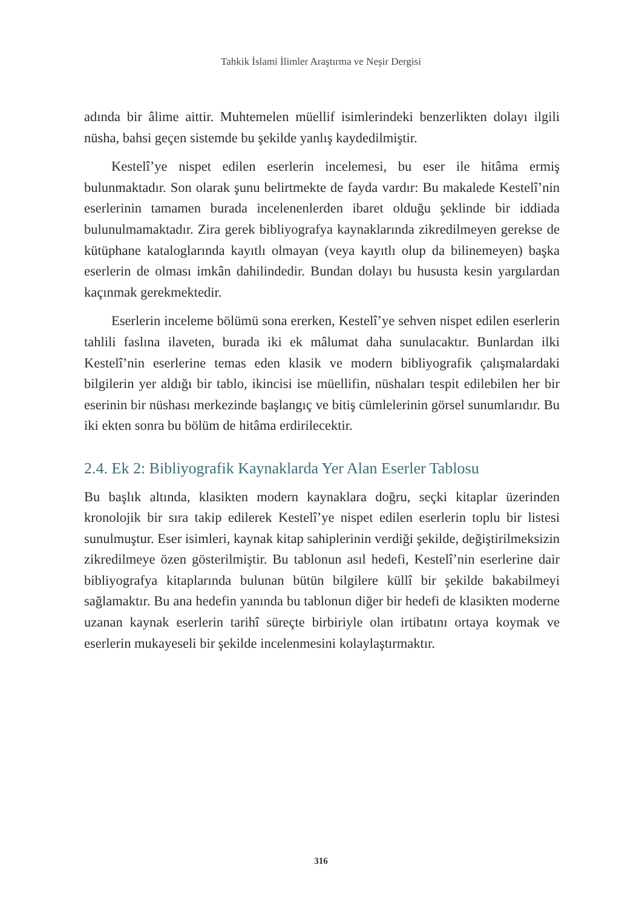Tahkik İslami İlimler Araştırma ve Neşir Dergisi
adında bir âlime aittir. Muhtemelen müellif isimlerindeki benzerlikten dolayı ilgili nüsha, bahsi geçen sistemde bu şekilde yanlış kaydedilmiştir.
Kestelî’ye nispet edilen eserlerin incelemesi, bu eser ile hitâma ermiş bulunmaktadır. Son olarak şunu belirtmekte de fayda vardır: Bu makalede Kestelî’nin eserlerinin tamamen burada incelenenlerden ibaret olduğu şeklinde bir iddiada bulunulmamaktadır. Zira gerek bibliyografya kaynaklarında zikredilmeyen gerekse de kütüphane kataloglarında kayıtlı olmayan (veya kayıtlı olup da bilinemeyen) başka eserlerin de olması imkân dahilindedir. Bundan dolayı bu hususta kesin yargılardan kaçınmak gerekmektedir.
Eserlerin inceleme bölümü sona ererken, Kestelî’ye sehven nispet edilen eserlerin tahlili faslına ilaveten, burada iki ek mâlumat daha sunulacaktır. Bunlardan ilki Kestelî’nin eserlerine temas eden klasik ve modern bibliyografik çalışmalardaki bilgilerin yer aldığı bir tablo, ikincisi ise müellifin, nüshaları tespit edilebilen her bir eserinin bir nüshası merkezinde başlangıç ve bitiş cümlelerinin görsel sunumlarıdır. Bu iki ekten sonra bu bölüm de hitâma erdirilecektir.
2.4. Ek 2: Bibliyografik Kaynaklarda Yer Alan Eserler Tablosu
Bu başlık altında, klasikten modern kaynaklara doğru, seçki kitaplar üzerinden kronolojik bir sıra takip edilerek Kestelî’ye nispet edilen eserlerin toplu bir listesi sunulmuştur. Eser isimleri, kaynak kitap sahiplerinin verdiği şekilde, değiştirilmeksizin zikredilmeye özen gösterilmiştir. Bu tablonun asıl hedefi, Kestelî’nin eserlerine dair bibliyografya kitaplarında bulunan bütün bilgilere küllî bir şekilde bakabilmeyi sağlamaktır. Bu ana hedefin yanında bu tablonun diğer bir hedefi de klasikten moderne uzanan kaynak eserlerin tarihî süreçte birbiriyle olan irtibatını ortaya koymak ve eserlerin mukayeseli bir şekilde incelenmesini kolaylaştırmaktır.
316